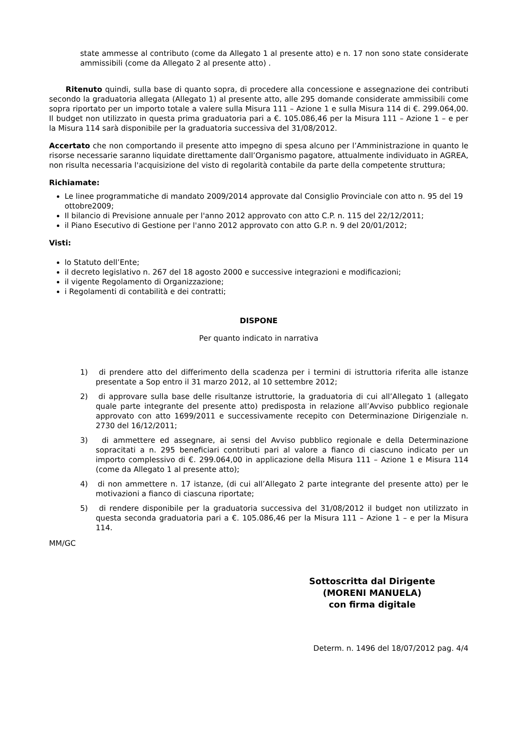state ammesse al contributo (come da Allegato 1 al presente atto) e n. 17 non sono state considerate ammissibili (come da Allegato 2 al presente atto) .
Ritenuto quindi, sulla base di quanto sopra, di procedere alla concessione e assegnazione dei contributi secondo la graduatoria allegata (Allegato 1) al presente atto, alle 295 domande considerate ammissibili come sopra riportato per un importo totale a valere sulla Misura 111 – Azione 1 e sulla Misura 114 di €. 299.064,00. Il budget non utilizzato in questa prima graduatoria pari a €. 105.086,46 per la Misura 111 – Azione 1 – e per la Misura 114 sarà disponibile per la graduatoria successiva del 31/08/2012.
Accertato che non comportando il presente atto impegno di spesa alcuno per l’Amministrazione in quanto le risorse necessarie saranno liquidate direttamente dall’Organismo pagatore, attualmente individuato in AGREA, non risulta necessaria l'acquisizione del visto di regolarità contabile da parte della competente struttura;
Richiamate:
Le linee programmatiche di mandato 2009/2014 approvate dal Consiglio Provinciale con atto n. 95 del 19 ottobre2009;
Il bilancio di Previsione annuale per l'anno 2012 approvato con atto C.P. n. 115 del 22/12/2011;
il Piano Esecutivo di Gestione per l'anno 2012 approvato con atto G.P. n. 9 del 20/01/2012;
Visti:
lo Statuto dell’Ente;
il decreto legislativo n. 267 del 18 agosto 2000 e successive integrazioni e modificazioni;
il vigente Regolamento di Organizzazione;
i Regolamenti di contabilità e dei contratti;
DISPONE
Per quanto indicato in narrativa
1) di prendere atto del differimento della scadenza per i termini di istruttoria riferita alle istanze presentate a Sop entro il 31 marzo 2012, al 10 settembre 2012;
2) di approvare sulla base delle risultanze istruttorie, la graduatoria di cui all’Allegato 1 (allegato quale parte integrante del presente atto) predisposta in relazione all’Avviso pubblico regionale approvato con atto 1699/2011 e successivamente recepito con Determinazione Dirigenziale n. 2730 del 16/12/2011;
3) di ammettere ed assegnare, ai sensi del Avviso pubblico regionale e della Determinazione sopracitati a n. 295 beneficiari contributi pari al valore a fianco di ciascuno indicato per un importo complessivo di €. 299.064,00 in applicazione della Misura 111 – Azione 1 e Misura 114 (come da Allegato 1 al presente atto);
4) di non ammettere n. 17 istanze, (di cui all’Allegato 2 parte integrante del presente atto) per le motivazioni a fianco di ciascuna riportate;
5) di rendere disponibile per la graduatoria successiva del 31/08/2012 il budget non utilizzato in questa seconda graduatoria pari a €. 105.086,46 per la Misura 111 – Azione 1 – e per la Misura 114.
MM/GC
Sottoscritta dal Dirigente
(MORENI MANUELA)
con firma digitale
Determ. n. 1496 del 18/07/2012 pag. 4/4